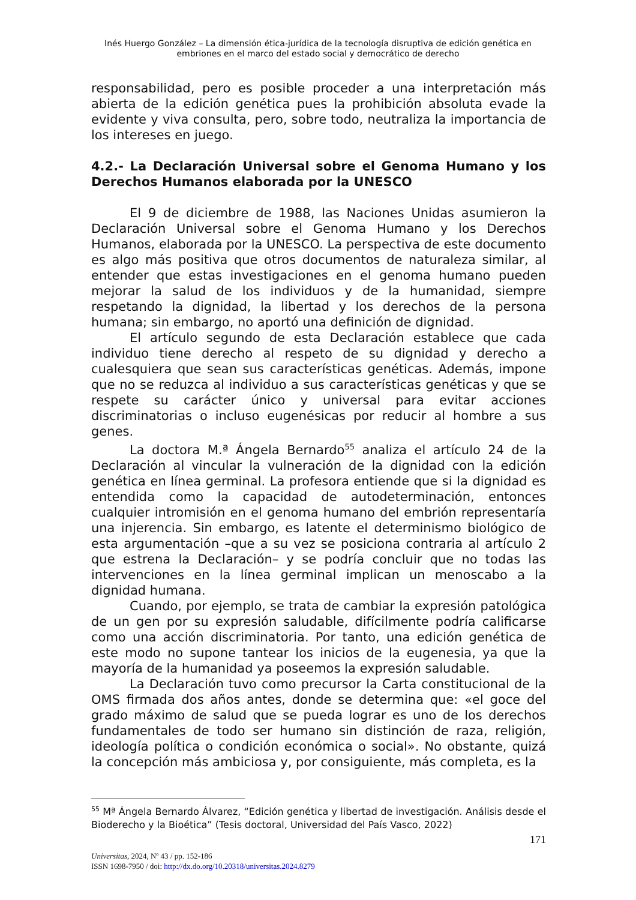Inés Huergo González – La dimensión ética-jurídica de la tecnología disruptiva de edición genética en embriones en el marco del estado social y democrático de derecho
responsabilidad, pero es posible proceder a una interpretación más abierta de la edición genética pues la prohibición absoluta evade la evidente y viva consulta, pero, sobre todo, neutraliza la importancia de los intereses en juego.
4.2.- La Declaración Universal sobre el Genoma Humano y los Derechos Humanos elaborada por la UNESCO
El 9 de diciembre de 1988, las Naciones Unidas asumieron la Declaración Universal sobre el Genoma Humano y los Derechos Humanos, elaborada por la UNESCO. La perspectiva de este documento es algo más positiva que otros documentos de naturaleza similar, al entender que estas investigaciones en el genoma humano pueden mejorar la salud de los individuos y de la humanidad, siempre respetando la dignidad, la libertad y los derechos de la persona humana; sin embargo, no aportó una definición de dignidad.
El artículo segundo de esta Declaración establece que cada individuo tiene derecho al respeto de su dignidad y derecho a cualesquiera que sean sus características genéticas. Además, impone que no se reduzca al individuo a sus características genéticas y que se respete su carácter único y universal para evitar acciones discriminatorias o incluso eugenésicas por reducir al hombre a sus genes.
La doctora M.ª Ángela Bernardo<sup>55</sup> analiza el artículo 24 de la Declaración al vincular la vulneración de la dignidad con la edición genética en línea germinal. La profesora entiende que si la dignidad es entendida como la capacidad de autodeterminación, entonces cualquier intromisión en el genoma humano del embrión representaría una injerencia. Sin embargo, es latente el determinismo biológico de esta argumentación –que a su vez se posiciona contraria al artículo 2 que estrena la Declaración– y se podría concluir que no todas las intervenciones en la línea germinal implican un menoscabo a la dignidad humana.
Cuando, por ejemplo, se trata de cambiar la expresión patológica de un gen por su expresión saludable, difícilmente podría calificarse como una acción discriminatoria. Por tanto, una edición genética de este modo no supone tantear los inicios de la eugenesia, ya que la mayoría de la humanidad ya poseemos la expresión saludable.
La Declaración tuvo como precursor la Carta constitucional de la OMS firmada dos años antes, donde se determina que: «el goce del grado máximo de salud que se pueda lograr es uno de los derechos fundamentales de todo ser humano sin distinción de raza, religión, ideología política o condición económica o social». No obstante, quizá la concepción más ambiciosa y, por consiguiente, más completa, es la
<sup>55</sup> Mª Ángela Bernardo Álvarez, “Edición genética y libertad de investigación. Análisis desde el Bioderecho y la Bioética” (Tesis doctoral, Universidad del País Vasco, 2022)
171
Universitas, 2024, Nº 43 / pp. 152-186
ISSN 1698-7950 / doi: http://dx.do.org/10.20318/universitas.2024.8279